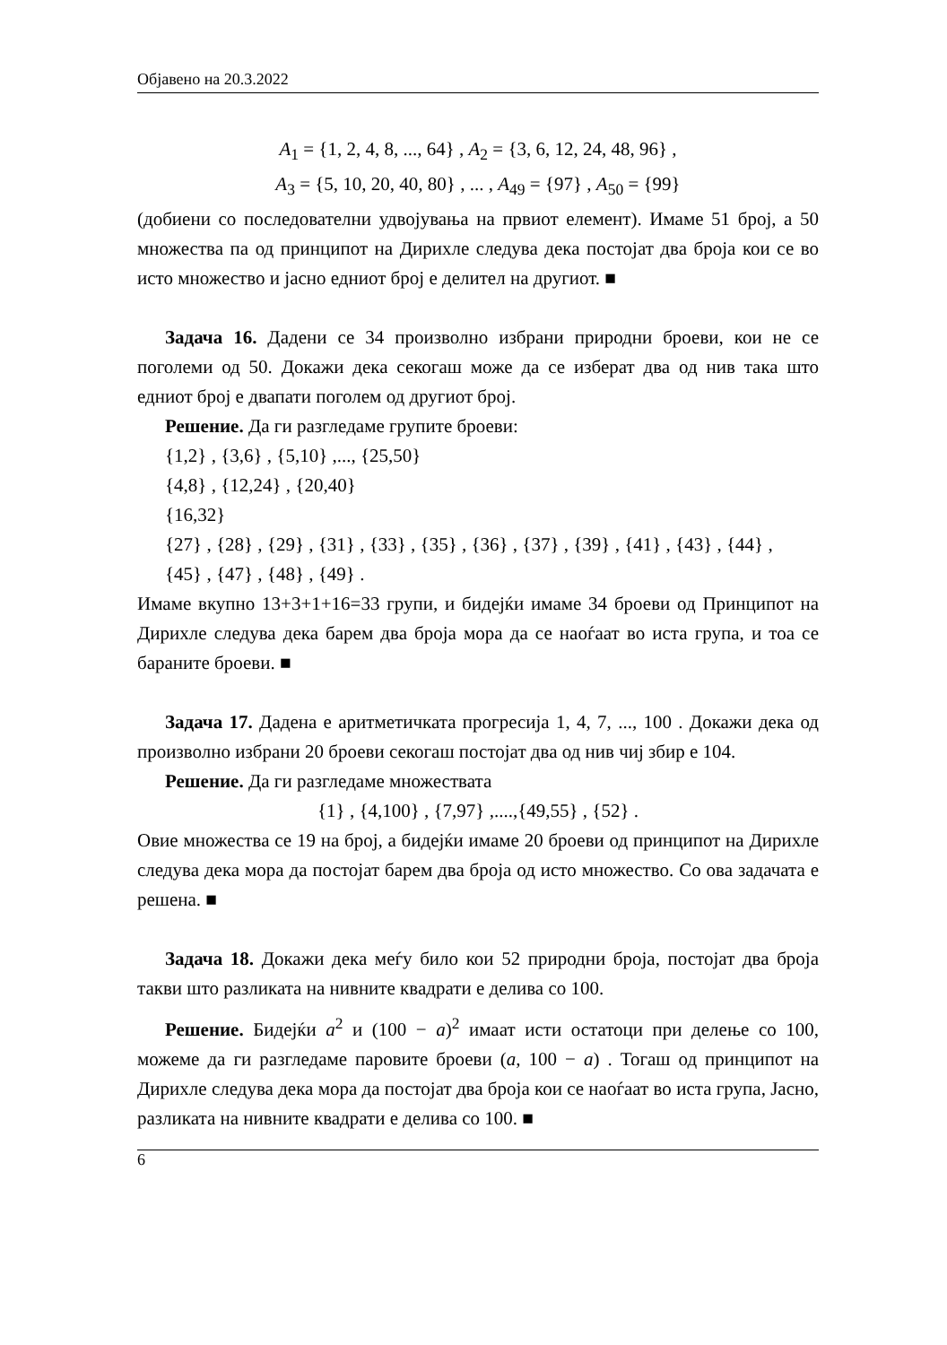Објавено на 20.3.2022
A<sub>1</sub> = {1, 2, 4, 8, ..., 64} , A<sub>2</sub> = {3, 6, 12, 24, 48, 96} ,
A<sub>3</sub> = {5, 10, 20, 40, 80} , ... , A<sub>49</sub> = {97} , A<sub>50</sub> = {99}
(добиени со последователни удвојувања на првиот елемент). Имаме 51 број, а 50 множества па од принципот на Дирихле следува дека постојат два броја кои се во исто множество и јасно едниот број е делител на другиот. ■
Задача 16. Дадени се 34 произволно избрани природни броеви, кои не се поголеми од 50. Докажи дека секогаш може да се изберат два од нив така што едниот број е двапати поголем од другиот број.
Решение. Да ги разгледаме групите броеви:
{1,2} , {3,6} , {5,10} ,..., {25,50}
{4,8} , {12,24} , {20,40}
{16,32}
{27} , {28} , {29} , {31} , {33} , {35} , {36} , {37} , {39} , {41} , {43} , {44} ,
{45} , {47} , {48} , {49} .
Имаме вкупно 13+3+1+16=33 групи, и бидејќи имаме 34 броеви од Принципот на Дирихле следува дека барем два броја мора да се наоѓаат во иста група, и тоа се бараните броеви. ■
Задача 17. Дадена е аритметичката прогресија 1, 4, 7, ..., 100 . Докажи дека од произволно избрани 20 броеви секогаш постојат два од нив чиј збир е 104.
Решение. Да ги разгледаме множествата
{1} , {4,100} , {7,97} ,....,{49,55} , {52} .
Овие множества се 19 на број, а бидејќи имаме 20 броеви од принципот на Дирихле следува дека мора да постојат барем два броја од исто множество. Со ова задачата е решена. ■
Задача 18. Докажи дека меѓу било кои 52 природни броја, постојат два броја такви што разликата на нивните квадрати е делива со 100.
Решение. Бидејќи a<sup>2</sup> и (100 − a)<sup>2</sup> имаат исти остатоци при делење со 100, можеме да ги разгледаме паровите броеви (a, 100 − a) . Тогаш од принципот на Дирихле следува дека мора да постојат два броја кои се наоѓаат во иста група, Јасно, разликата на нивните квадрати е делива со 100. ■
6